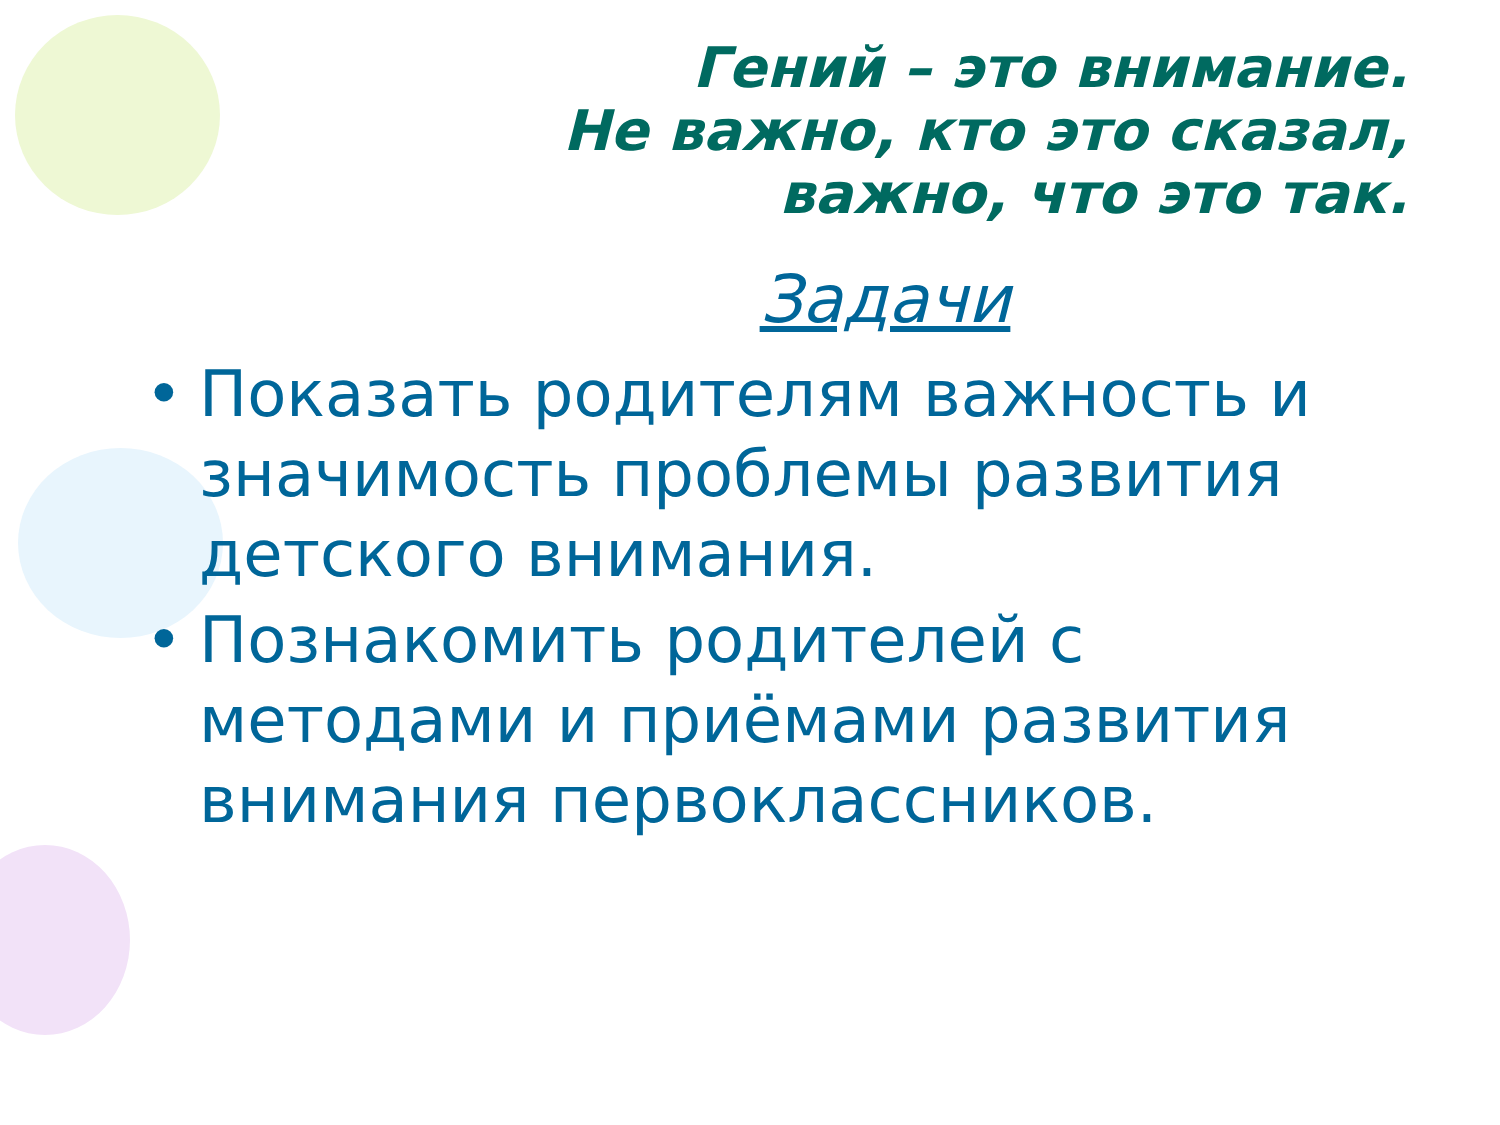Гений – это внимание.
Не важно, кто это сказал,
важно, что это так.
Задачи
• Показать родителям важность и значимость проблемы развития детского внимания.
• Познакомить родителей с методами и приёмами развития внимания первоклассников.